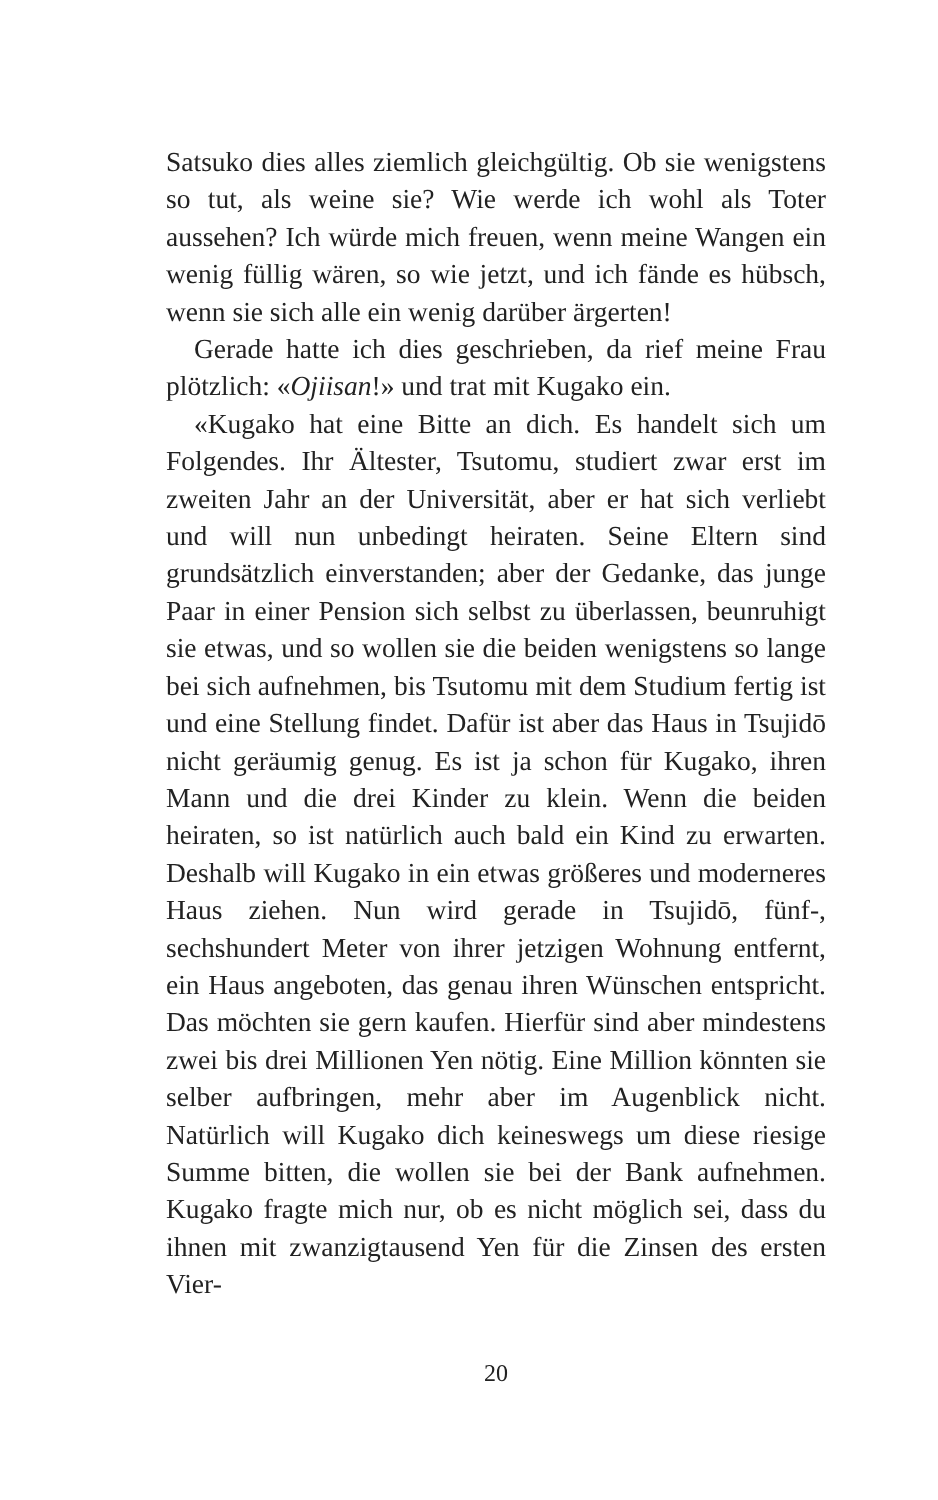Satsuko dies alles ziemlich gleichgültig. Ob sie wenigstens so tut, als weine sie? Wie werde ich wohl als Toter aussehen? Ich würde mich freuen, wenn meine Wangen ein wenig füllig wären, so wie jetzt, und ich fände es hübsch, wenn sie sich alle ein wenig darüber ärgerten!
Gerade hatte ich dies geschrieben, da rief meine Frau plötzlich: «Ojiisan!» und trat mit Kugako ein.
«Kugako hat eine Bitte an dich. Es handelt sich um Folgendes. Ihr Ältester, Tsutomu, studiert zwar erst im zweiten Jahr an der Universität, aber er hat sich verliebt und will nun unbedingt heiraten. Seine Eltern sind grundsätzlich einverstanden; aber der Gedanke, das junge Paar in einer Pension sich selbst zu überlassen, beunruhigt sie etwas, und so wollen sie die beiden wenigstens so lange bei sich aufnehmen, bis Tsutomu mit dem Studium fertig ist und eine Stellung findet. Dafür ist aber das Haus in Tsujidō nicht geräumig genug. Es ist ja schon für Kugako, ihren Mann und die drei Kinder zu klein. Wenn die beiden heiraten, so ist natürlich auch bald ein Kind zu erwarten. Deshalb will Kugako in ein etwas größeres und moderneres Haus ziehen. Nun wird gerade in Tsujidō, fünf-, sechshundert Meter von ihrer jetzigen Wohnung entfernt, ein Haus angeboten, das genau ihren Wünschen entspricht. Das möchten sie gern kaufen. Hierfür sind aber mindestens zwei bis drei Millionen Yen nötig. Eine Million könnten sie selber aufbringen, mehr aber im Augenblick nicht. Natürlich will Kugako dich keineswegs um diese riesige Summe bitten, die wollen sie bei der Bank aufnehmen. Kugako fragte mich nur, ob es nicht möglich sei, dass du ihnen mit zwanzigtausend Yen für die Zinsen des ersten Vier-
20